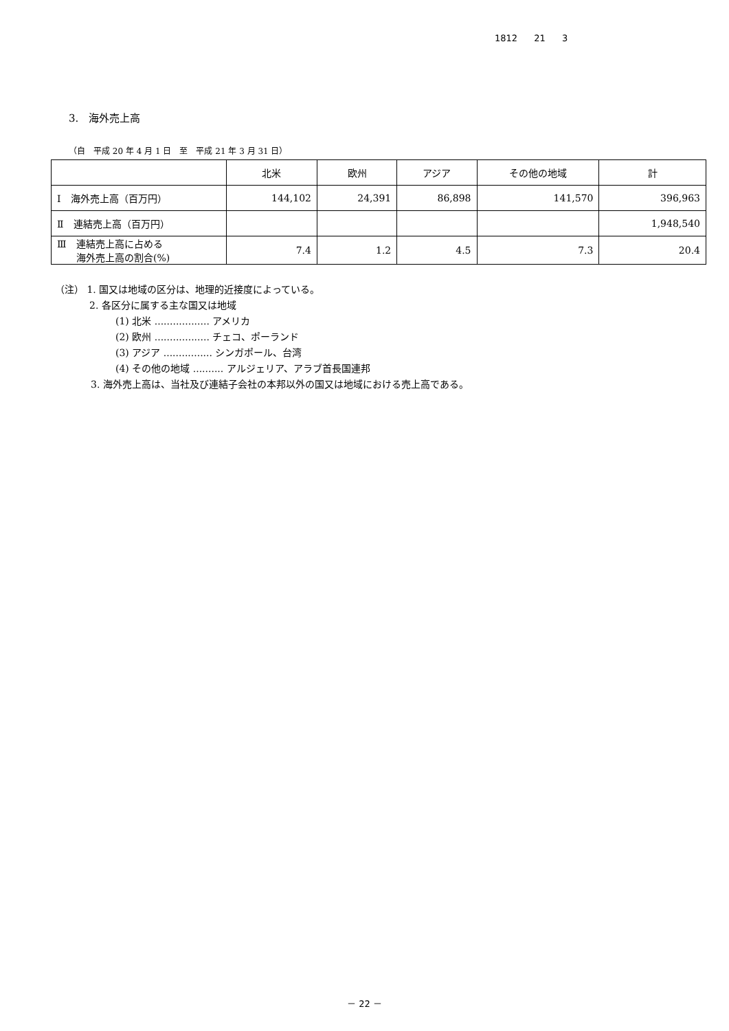1812 21 3
3.　海外売上高
（自　平成 20 年 4 月 1 日　至　平成 21 年 3 月 31 日）
| | 北米 | 欧州 | アジア | その他の地域 | 計 |
| --- | --- | --- | --- | --- | --- |
| Ⅰ 海外売上高（百万円） | 144,102 | 24,391 | 86,898 | 141,570 | 396,963 |
| Ⅱ 連結売上高（百万円） | | | | | 1,948,540 |
| Ⅲ 連結売上高に占める 海外売上高の割合(%) | 7.4 | 1.2 | 4.5 | 7.3 | 20.4 |
（注） 1. 国又は地域の区分は、地理的近接度によっている。
2. 各区分に属する主な国又は地域
(1) 北米 .................. アメリカ
(2) 欧州 .................. チェコ、ポーランド
(3) アジア ................ シンガポール、台湾
(4) その他の地域 .......... アルジェリア、アラブ首長国連邦
3. 海外売上高は、当社及び連結子会社の本邦以外の国又は地域における売上高である。
－ 22 －